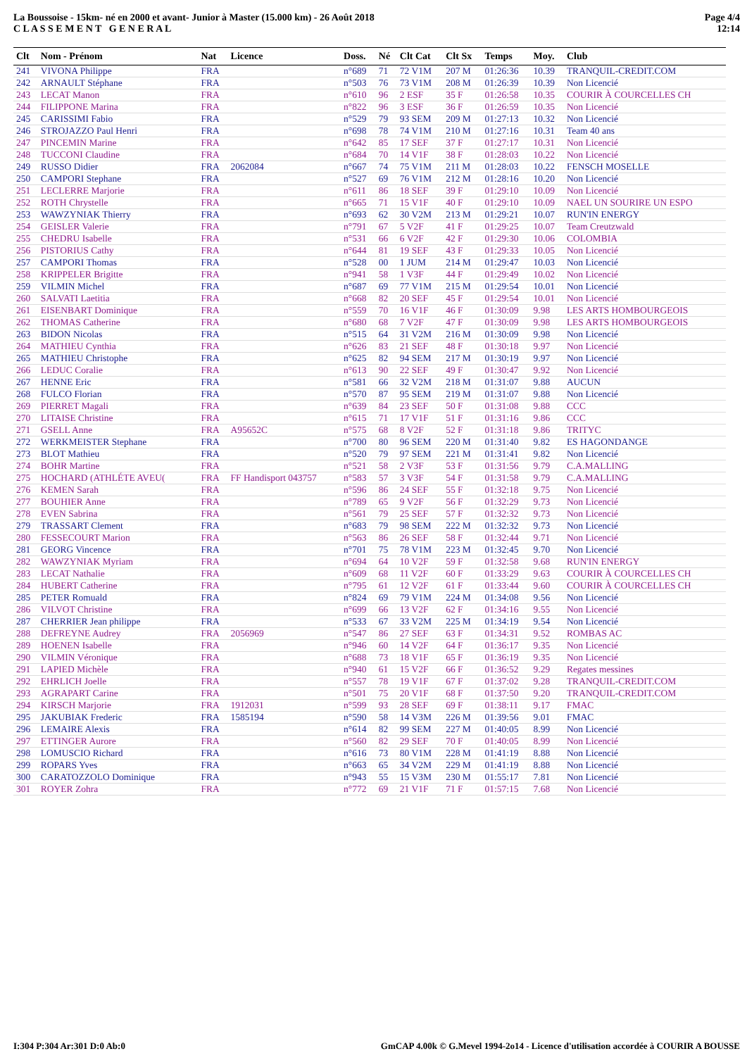La Boussoise - 15km- né en 2000 et avant- Junior à Master (15.000 km) - 26 Août 2018
C L A S S E M E N T G E N E R A L
Page 4/4
12:14
| Clt | Nom - Prénom | Nat | Licence | Doss. | Né | Clt Cat | Clt Sx | Temps | Moy. | Club |
| --- | --- | --- | --- | --- | --- | --- | --- | --- | --- | --- |
| 241 | VIVONA Philippe | FRA | | n°689 | 71 | 72 V1M | 207 M | 01:26:36 | 10.39 | TRANQUIL-CREDIT.COM |
| 242 | ARNAULT Stéphane | FRA | | n°503 | 76 | 73 V1M | 208 M | 01:26:39 | 10.39 | Non Licencié |
| 243 | LECAT Manon | FRA | | n°610 | 96 | 2 ESF | 35 F | 01:26:58 | 10.35 | COURIR À COURCELLES CH |
| 244 | FILIPPONE Marina | FRA | | n°822 | 96 | 3 ESF | 36 F | 01:26:59 | 10.35 | Non Licencié |
| 245 | CARISSIMI Fabio | FRA | | n°529 | 79 | 93 SEM | 209 M | 01:27:13 | 10.32 | Non Licencié |
| 246 | STROJAZZO Paul Henri | FRA | | n°698 | 78 | 74 V1M | 210 M | 01:27:16 | 10.31 | Team 40 ans |
| 247 | PINCEMIN Marine | FRA | | n°642 | 85 | 17 SEF | 37 F | 01:27:17 | 10.31 | Non Licencié |
| 248 | TUCCONI Claudine | FRA | | n°684 | 70 | 14 V1F | 38 F | 01:28:03 | 10.22 | Non Licencié |
| 249 | RUSSO Didier | FRA | 2062084 | n°667 | 74 | 75 V1M | 211 M | 01:28:03 | 10.22 | FENSCH MOSELLE |
| 250 | CAMPORI Stephane | FRA | | n°527 | 69 | 76 V1M | 212 M | 01:28:16 | 10.20 | Non Licencié |
| 251 | LECLERRE Marjorie | FRA | | n°611 | 86 | 18 SEF | 39 F | 01:29:10 | 10.09 | Non Licencié |
| 252 | ROTH Chrystelle | FRA | | n°665 | 71 | 15 V1F | 40 F | 01:29:10 | 10.09 | NAEL UN SOURIRE UN ESPO |
| 253 | WAWZYNIAK Thierry | FRA | | n°693 | 62 | 30 V2M | 213 M | 01:29:21 | 10.07 | RUN'IN ENERGY |
| 254 | GEISLER Valerie | FRA | | n°791 | 67 | 5 V2F | 41 F | 01:29:25 | 10.07 | Team Creutzwald |
| 255 | CHEDRU Isabelle | FRA | | n°531 | 66 | 6 V2F | 42 F | 01:29:30 | 10.06 | COLOMBIA |
| 256 | PISTORIUS Cathy | FRA | | n°644 | 81 | 19 SEF | 43 F | 01:29:33 | 10.05 | Non Licencié |
| 257 | CAMPORI Thomas | FRA | | n°528 | 00 | 1 JUM | 214 M | 01:29:47 | 10.03 | Non Licencié |
| 258 | KRIPPELER Brigitte | FRA | | n°941 | 58 | 1 V3F | 44 F | 01:29:49 | 10.02 | Non Licencié |
| 259 | VILMIN Michel | FRA | | n°687 | 69 | 77 V1M | 215 M | 01:29:54 | 10.01 | Non Licencié |
| 260 | SALVATI Laetitia | FRA | | n°668 | 82 | 20 SEF | 45 F | 01:29:54 | 10.01 | Non Licencié |
| 261 | EISENBART Dominique | FRA | | n°559 | 70 | 16 V1F | 46 F | 01:30:09 | 9.98 | LES ARTS HOMBOURGEOIS |
| 262 | THOMAS Catherine | FRA | | n°680 | 68 | 7 V2F | 47 F | 01:30:09 | 9.98 | LES ARTS HOMBOURGEOIS |
| 263 | BIDON Nicolas | FRA | | n°515 | 64 | 31 V2M | 216 M | 01:30:09 | 9.98 | Non Licencié |
| 264 | MATHIEU Cynthia | FRA | | n°626 | 83 | 21 SEF | 48 F | 01:30:18 | 9.97 | Non Licencié |
| 265 | MATHIEU Christophe | FRA | | n°625 | 82 | 94 SEM | 217 M | 01:30:19 | 9.97 | Non Licencié |
| 266 | LEDUC Coralie | FRA | | n°613 | 90 | 22 SEF | 49 F | 01:30:47 | 9.92 | Non Licencié |
| 267 | HENNE Eric | FRA | | n°581 | 66 | 32 V2M | 218 M | 01:31:07 | 9.88 | AUCUN |
| 268 | FULCO Florian | FRA | | n°570 | 87 | 95 SEM | 219 M | 01:31:07 | 9.88 | Non Licencié |
| 269 | PIERRET Magali | FRA | | n°639 | 84 | 23 SEF | 50 F | 01:31:08 | 9.88 | CCC |
| 270 | LITAISE Christine | FRA | | n°615 | 71 | 17 V1F | 51 F | 01:31:16 | 9.86 | CCC |
| 271 | GSELL Anne | FRA | A95652C | n°575 | 68 | 8 V2F | 52 F | 01:31:18 | 9.86 | TRITYC |
| 272 | WERKMEISTER Stephane | FRA | | n°700 | 80 | 96 SEM | 220 M | 01:31:40 | 9.82 | ES HAGONDANGE |
| 273 | BLOT Mathieu | FRA | | n°520 | 79 | 97 SEM | 221 M | 01:31:41 | 9.82 | Non Licencié |
| 274 | BOHR Martine | FRA | | n°521 | 58 | 2 V3F | 53 F | 01:31:56 | 9.79 | C.A.MALLING |
| 275 | HOCHARD (ATHLÉTE AVEU( | FRA | FF Handisport 043757 | n°583 | 57 | 3 V3F | 54 F | 01:31:58 | 9.79 | C.A.MALLING |
| 276 | KEMEN Sarah | FRA | | n°596 | 86 | 24 SEF | 55 F | 01:32:18 | 9.75 | Non Licencié |
| 277 | BOUHIER Anne | FRA | | n°789 | 65 | 9 V2F | 56 F | 01:32:29 | 9.73 | Non Licencié |
| 278 | EVEN Sabrina | FRA | | n°561 | 79 | 25 SEF | 57 F | 01:32:32 | 9.73 | Non Licencié |
| 279 | TRASSART Clement | FRA | | n°683 | 79 | 98 SEM | 222 M | 01:32:32 | 9.73 | Non Licencié |
| 280 | FESSECOURT Marion | FRA | | n°563 | 86 | 26 SEF | 58 F | 01:32:44 | 9.71 | Non Licencié |
| 281 | GEORG Vincence | FRA | | n°701 | 75 | 78 V1M | 223 M | 01:32:45 | 9.70 | Non Licencié |
| 282 | WAWZYNIAK Myriam | FRA | | n°694 | 64 | 10 V2F | 59 F | 01:32:58 | 9.68 | RUN'IN ENERGY |
| 283 | LECAT Nathalie | FRA | | n°609 | 68 | 11 V2F | 60 F | 01:33:29 | 9.63 | COURIR À COURCELLES CH |
| 284 | HUBERT Catherine | FRA | | n°795 | 61 | 12 V2F | 61 F | 01:33:44 | 9.60 | COURIR À COURCELLES CH |
| 285 | PETER Romuald | FRA | | n°824 | 69 | 79 V1M | 224 M | 01:34:08 | 9.56 | Non Licencié |
| 286 | VILVOT Christine | FRA | | n°699 | 66 | 13 V2F | 62 F | 01:34:16 | 9.55 | Non Licencié |
| 287 | CHERRIER Jean philippe | FRA | | n°533 | 67 | 33 V2M | 225 M | 01:34:19 | 9.54 | Non Licencié |
| 288 | DEFREYNE Audrey | FRA | 2056969 | n°547 | 86 | 27 SEF | 63 F | 01:34:31 | 9.52 | ROMBAS AC |
| 289 | HOENEN Isabelle | FRA | | n°946 | 60 | 14 V2F | 64 F | 01:36:17 | 9.35 | Non Licencié |
| 290 | VILMIN Véronique | FRA | | n°688 | 73 | 18 V1F | 65 F | 01:36:19 | 9.35 | Non Licencié |
| 291 | LAPIED Michèle | FRA | | n°940 | 61 | 15 V2F | 66 F | 01:36:52 | 9.29 | Regates messines |
| 292 | EHRLICH Joelle | FRA | | n°557 | 78 | 19 V1F | 67 F | 01:37:02 | 9.28 | TRANQUIL-CREDIT.COM |
| 293 | AGRAPART Carine | FRA | | n°501 | 75 | 20 V1F | 68 F | 01:37:50 | 9.20 | TRANQUIL-CREDIT.COM |
| 294 | KIRSCH Marjorie | FRA | 1912031 | n°599 | 93 | 28 SEF | 69 F | 01:38:11 | 9.17 | FMAC |
| 295 | JAKUBIAK Frederic | FRA | 1585194 | n°590 | 58 | 14 V3M | 226 M | 01:39:56 | 9.01 | FMAC |
| 296 | LEMAIRE Alexis | FRA | | n°614 | 82 | 99 SEM | 227 M | 01:40:05 | 8.99 | Non Licencié |
| 297 | ETTINGER Aurore | FRA | | n°560 | 82 | 29 SEF | 70 F | 01:40:05 | 8.99 | Non Licencié |
| 298 | LOMUSCIO Richard | FRA | | n°616 | 73 | 80 V1M | 228 M | 01:41:19 | 8.88 | Non Licencié |
| 299 | ROPARS Yves | FRA | | n°663 | 65 | 34 V2M | 229 M | 01:41:19 | 8.88 | Non Licencié |
| 300 | CARATOZZOLO Dominique | FRA | | n°943 | 55 | 15 V3M | 230 M | 01:55:17 | 7.81 | Non Licencié |
| 301 | ROYER Zohra | FRA | | n°772 | 69 | 21 V1F | 71 F | 01:57:15 | 7.68 | Non Licencié |
I:304 P:304 Ar:301 D:0 Ab:0 GmCAP 4.00k © G.Mevel 1994-2o14 - Licence d'utilisation accordée à COURIR A BOUSSE